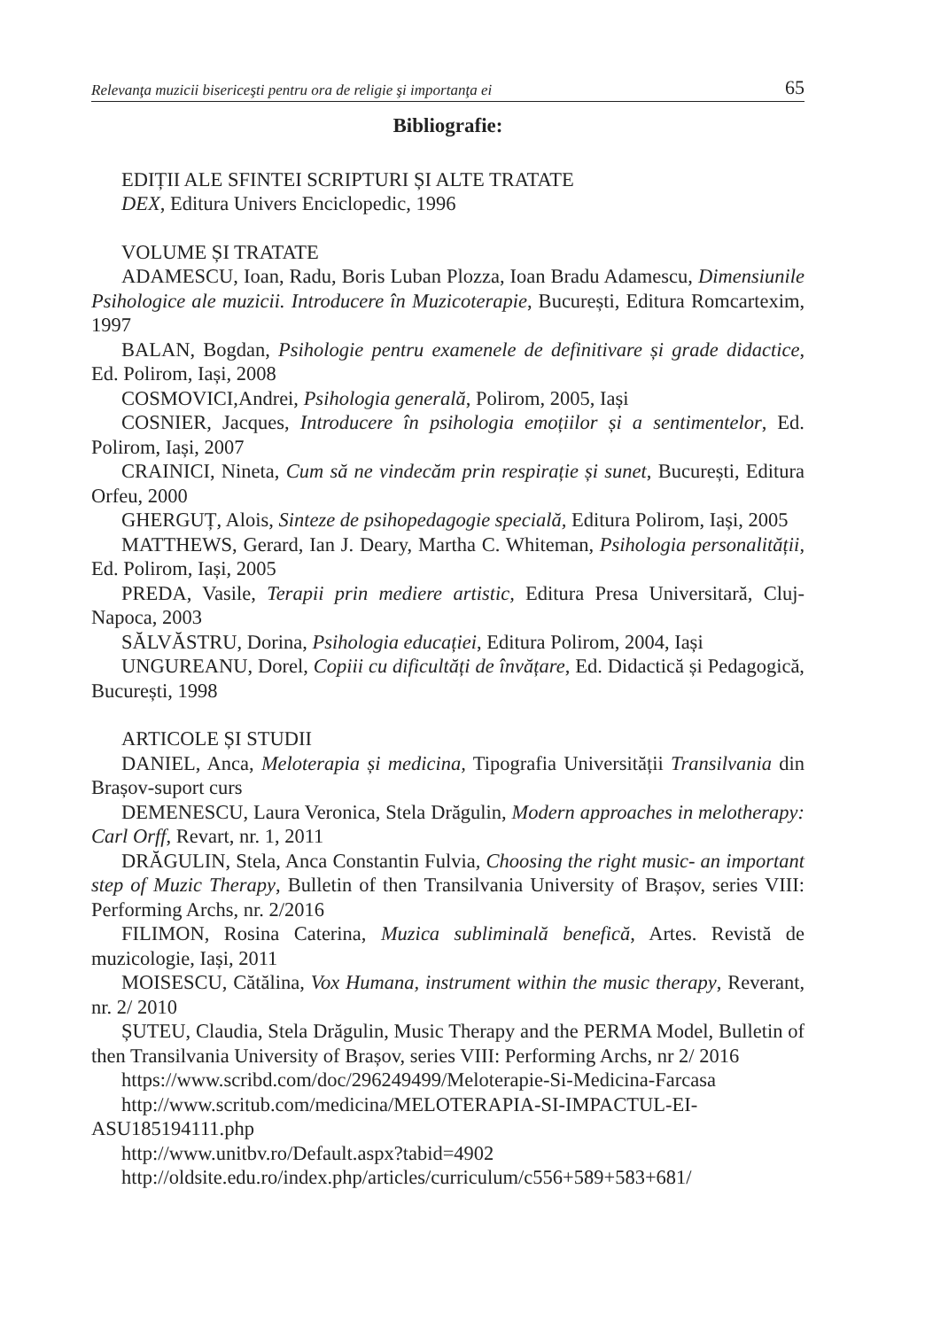Relevanţa muzicii bisericeşti pentru ora de religie şi importanţa ei 65
Bibliografie:
EDIȚII ALE SFINTEI SCRIPTURI ȘI ALTE TRATATE
DEX, Editura Univers Enciclopedic, 1996
VOLUME ȘI TRATATE
ADAMESCU, Ioan, Radu, Boris Luban Plozza, Ioan Bradu Adamescu, Dimensiunile Psihologice ale muzicii. Introducere în Muzicoterapie, București, Editura Romcartexim, 1997
BALAN, Bogdan, Psihologie pentru examenele de definitivare și grade didactice, Ed. Polirom, Iași, 2008
COSMOVICI,Andrei, Psihologia generală, Polirom, 2005, Iași
COSNIER, Jacques, Introducere în psihologia emoțiilor și a sentimentelor, Ed. Polirom, Iași, 2007
CRAINICI, Nineta, Cum să ne vindecăm prin respirație și sunet, București, Editura Orfeu, 2000
GHERGUȚ, Alois, Sinteze de psihopedagogie specială, Editura Polirom, Iași, 2005
MATTHEWS, Gerard, Ian J. Deary, Martha C. Whiteman, Psihologia personalității, Ed. Polirom, Iași, 2005
PREDA, Vasile, Terapii prin mediere artistic, Editura Presa Universitară, Cluj-Napoca, 2003
SĂLVĂSTRU, Dorina, Psihologia educației, Editura Polirom, 2004, Iași
UNGUREANU, Dorel, Copiii cu dificultăți de învățare, Ed. Didactică și Pedagogică, București, 1998
ARTICOLE ȘI STUDII
DANIEL, Anca, Meloterapia și medicina, Tipografia Universității Transilvania din Brașov-suport curs
DEMENESCU, Laura Veronica, Stela Drăgulin, Modern approaches in melotherapy: Carl Orff, Revart, nr. 1, 2011
DRĂGULIN, Stela, Anca Constantin Fulvia, Choosing the right music- an important step of Muzic Therapy, Bulletin of then Transilvania University of Brașov, series VIII: Performing Archs, nr. 2/2016
FILIMON, Rosina Caterina, Muzica subliminală benefică, Artes. Revistă de muzicologie, Iași, 2011
MOISESCU, Cătălina, Vox Humana, instrument within the music therapy, Reverant, nr. 2/ 2010
ȘUTEU, Claudia, Stela Drăgulin, Music Therapy and the PERMA Model, Bulletin of then Transilvania University of Brașov, series VIII: Performing Archs, nr 2/ 2016
https://www.scribd.com/doc/296249499/Meloterapie-Si-Medicina-Farcasa
http://www.scritub.com/medicina/MELOTERAPIA-SI-IMPACTUL-EI-ASU185194111.php
http://www.unitbv.ro/Default.aspx?tabid=4902
http://oldsite.edu.ro/index.php/articles/curriculum/c556+589+583+681/